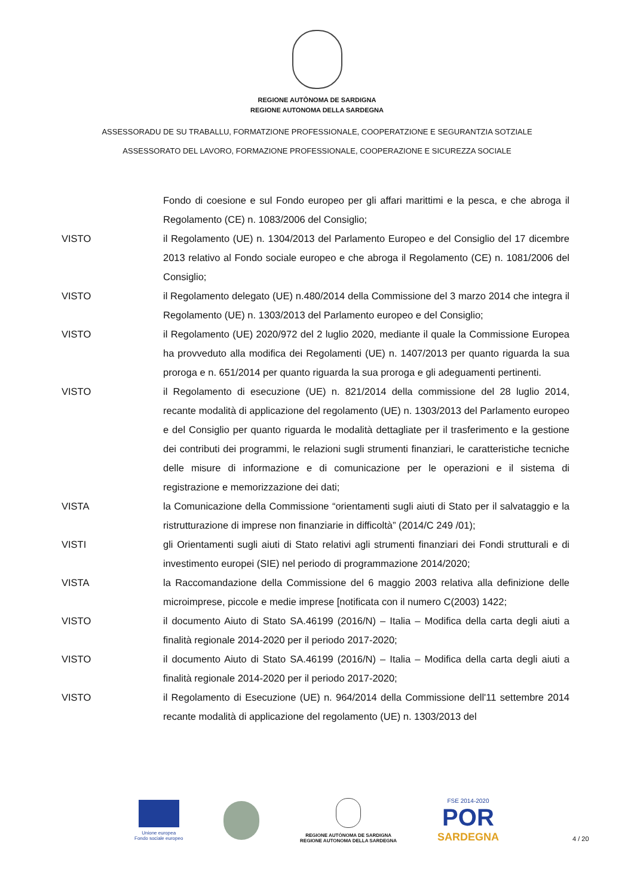REGIONE AUTÒNOMA DE SARDIGNA
REGIONE AUTONOMA DELLA SARDEGNA
ASSESSORADU DE SU TRABALLU, FORMATZIONE PROFESSIONALE, COOPERATZIONE E SEGURANTZIA SOTZIALE
ASSESSORATO DEL LAVORO, FORMAZIONE PROFESSIONALE, COOPERAZIONE E SICUREZZA SOCIALE
Fondo di coesione e sul Fondo europeo per gli affari marittimi e la pesca, e che abroga il Regolamento (CE) n. 1083/2006 del Consiglio;
VISTO il Regolamento (UE) n. 1304/2013 del Parlamento Europeo e del Consiglio del 17 dicembre 2013 relativo al Fondo sociale europeo e che abroga il Regolamento (CE) n. 1081/2006 del Consiglio;
VISTO il Regolamento delegato (UE) n.480/2014 della Commissione del 3 marzo 2014 che integra il Regolamento (UE) n. 1303/2013 del Parlamento europeo e del Consiglio;
VISTO il Regolamento (UE) 2020/972 del 2 luglio 2020, mediante il quale la Commissione Europea ha provveduto alla modifica dei Regolamenti (UE) n. 1407/2013 per quanto riguarda la sua proroga e n. 651/2014 per quanto riguarda la sua proroga e gli adeguamenti pertinenti.
VISTO il Regolamento di esecuzione (UE) n. 821/2014 della commissione del 28 luglio 2014, recante modalità di applicazione del regolamento (UE) n. 1303/2013 del Parlamento europeo e del Consiglio per quanto riguarda le modalità dettagliate per il trasferimento e la gestione dei contributi dei programmi, le relazioni sugli strumenti finanziari, le caratteristiche tecniche delle misure di informazione e di comunicazione per le operazioni e il sistema di registrazione e memorizzazione dei dati;
VISTA la Comunicazione della Commissione “orientamenti sugli aiuti di Stato per il salvataggio e la ristrutturazione di imprese non finanziarie in difficoltà” (2014/C 249 /01);
VISTI gli Orientamenti sugli aiuti di Stato relativi agli strumenti finanziari dei Fondi strutturali e di investimento europei (SIE) nel periodo di programmazione 2014/2020;
VISTA la Raccomandazione della Commissione del 6 maggio 2003 relativa alla definizione delle microimprese, piccole e medie imprese [notificata con il numero C(2003) 1422;
VISTO il documento Aiuto di Stato SA.46199 (2016/N) – Italia – Modifica della carta degli aiuti a finalità regionale 2014-2020 per il periodo 2017-2020;
VISTO il documento Aiuto di Stato SA.46199 (2016/N) – Italia – Modifica della carta degli aiuti a finalità regionale 2014-2020 per il periodo 2017-2020;
VISTO il Regolamento di Esecuzione (UE) n. 964/2014 della Commissione dell'11 settembre 2014 recante modalità di applicazione del regolamento (UE) n. 1303/2013 del
Unione europea
Fondo sociale europeo
REGIONE AUTÒNOMA DE SARDIGNA
REGIONE AUTONOMA DELLA SARDEGNA
FSE 2014-2020
POR
SARDEGNA
4 / 20